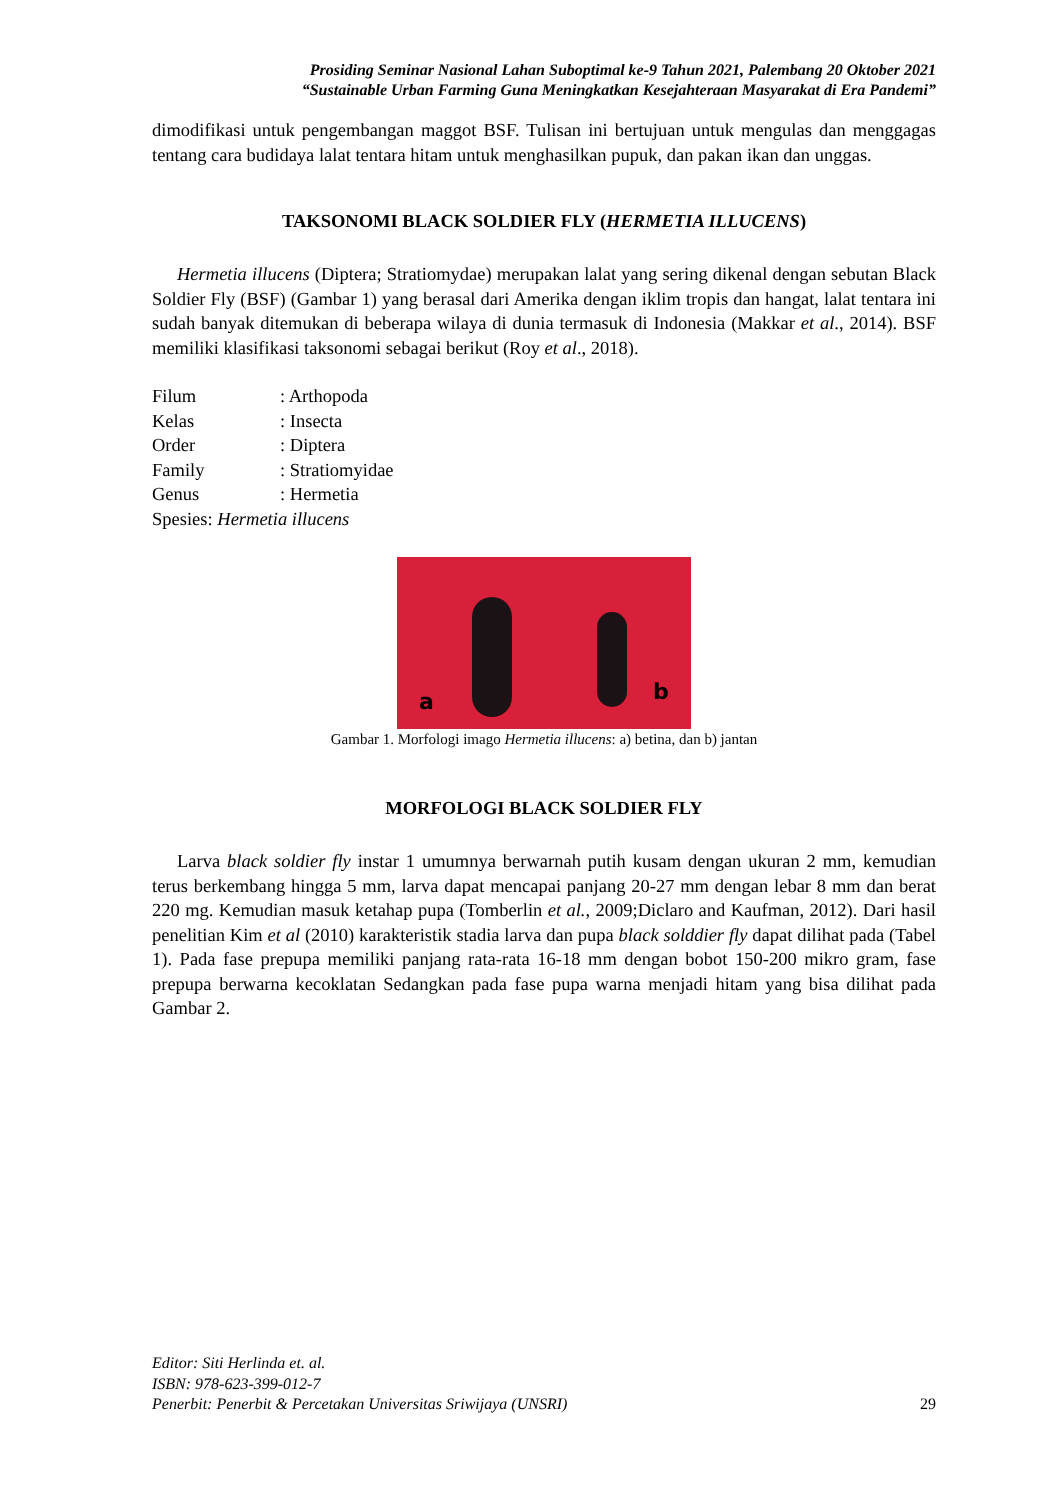Prosiding Seminar Nasional Lahan Suboptimal ke-9 Tahun 2021, Palembang 20 Oktober 2021
“Sustainable Urban Farming Guna Meningkatkan Kesejahteraan Masyarakat di Era Pandemi”
dimodifikasi untuk pengembangan maggot BSF. Tulisan ini bertujuan untuk mengulas dan menggagas tentang cara budidaya lalat tentara hitam untuk menghasilkan pupuk, dan pakan ikan dan unggas.
TAKSONOMI BLACK SOLDIER FLY (HERMETIA ILLUCENS)
Hermetia illucens (Diptera; Stratiomydae) merupakan lalat yang sering dikenal dengan sebutan Black Soldier Fly (BSF) (Gambar 1) yang berasal dari Amerika dengan iklim tropis dan hangat, lalat tentara ini sudah banyak ditemukan di beberapa wilaya di dunia termasuk di Indonesia (Makkar et al., 2014). BSF memiliki klasifikasi taksonomi sebagai berikut (Roy et al., 2018).
| Filum | : Arthopoda |
| Kelas | : Insecta |
| Order | : Diptera |
| Family | : Stratiomyidae |
| Genus | : Hermetia |
| Spesies: Hermetia illucens | |
a b
Gambar 1. Morfologi imago Hermetia illucens: a) betina, dan b) jantan
MORFOLOGI BLACK SOLDIER FLY
Larva black soldier fly instar 1 umumnya berwarnah putih kusam dengan ukuran 2 mm, kemudian terus berkembang hingga 5 mm, larva dapat mencapai panjang 20-27 mm dengan lebar 8 mm dan berat 220 mg. Kemudian masuk ketahap pupa (Tomberlin et al., 2009;Diclaro and Kaufman, 2012). Dari hasil penelitian Kim et al (2010) karakteristik stadia larva dan pupa black solddier fly dapat dilihat pada (Tabel 1). Pada fase prepupa memiliki panjang rata-rata 16-18 mm dengan bobot 150-200 mikro gram, fase prepupa berwarna kecoklatan Sedangkan pada fase pupa warna menjadi hitam yang bisa dilihat pada Gambar 2.
Editor: Siti Herlinda et. al.
ISBN: 978-623-399-012-7
Penerbit: Penerbit & Percetakan Universitas Sriwijaya (UNSRI) 29